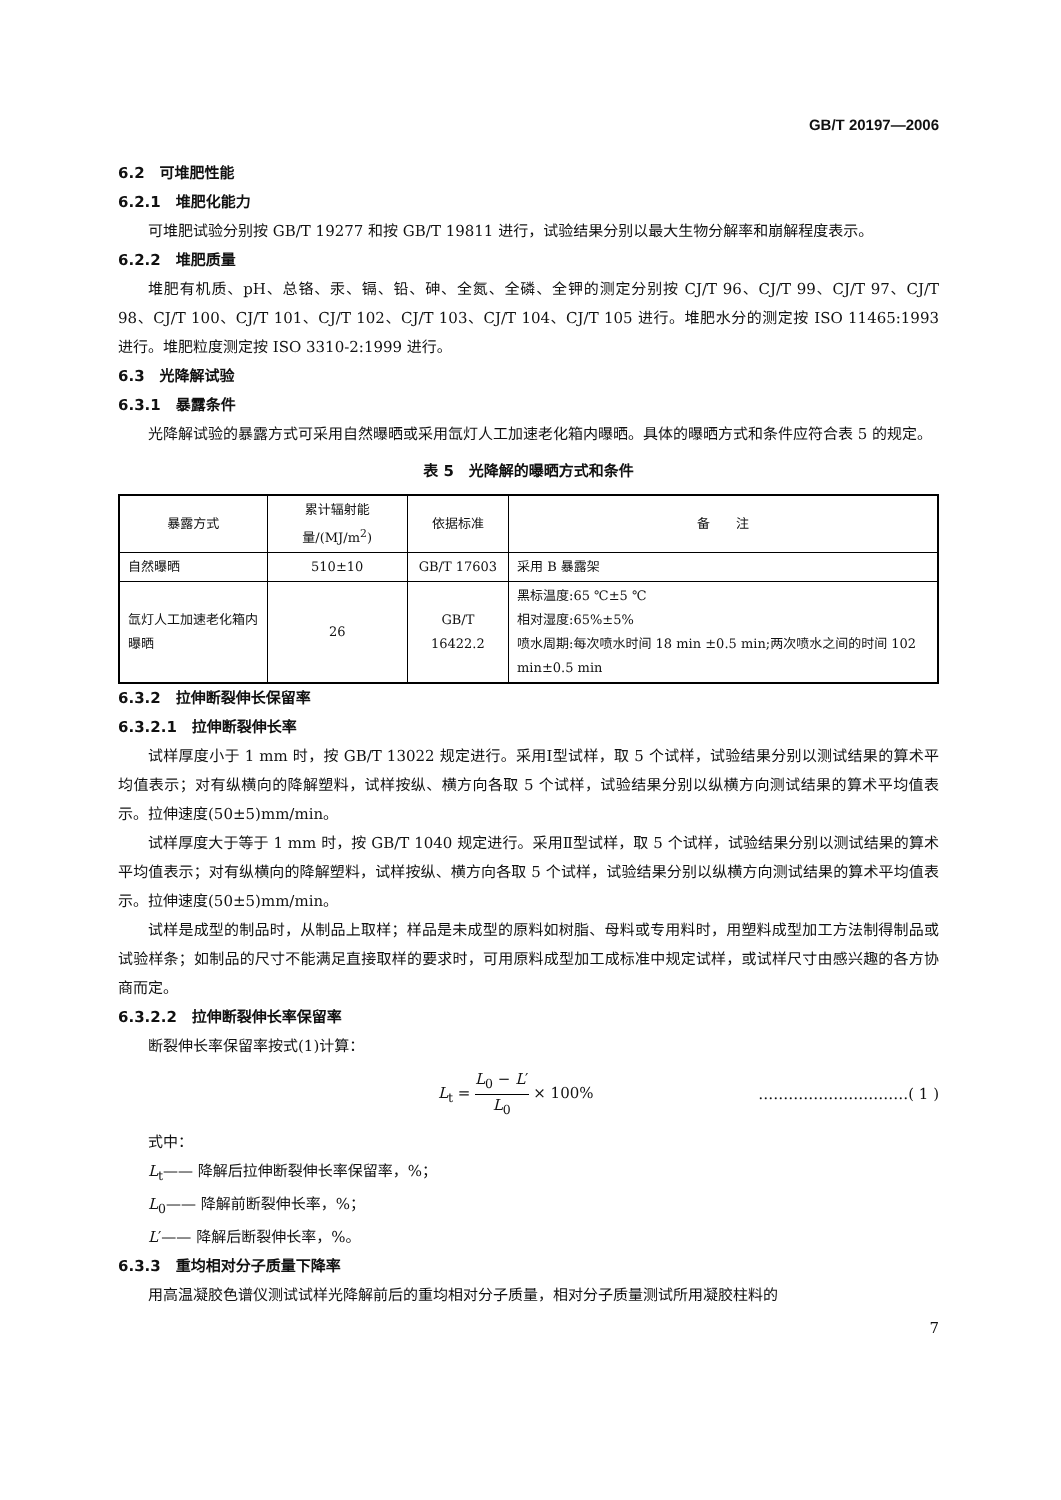GB/T 20197—2006
6.2　可堆肥性能
6.2.1　堆肥化能力
可堆肥试验分别按 GB/T 19277 和按 GB/T 19811 进行，试验结果分别以最大生物分解率和崩解程度表示。
6.2.2　堆肥质量
堆肥有机质、pH、总铬、汞、镉、铅、砷、全氮、全磷、全钾的测定分别按 CJ/T 96、CJ/T 99、CJ/T 97、CJ/T 98、CJ/T 100、CJ/T 101、CJ/T 102、CJ/T 103、CJ/T 104、CJ/T 105 进行。堆肥水分的测定按 ISO 11465:1993 进行。堆肥粒度测定按 ISO 3310-2:1999 进行。
6.3　光降解试验
6.3.1　暴露条件
光降解试验的暴露方式可采用自然曝晒或采用氙灯人工加速老化箱内曝晒。具体的曝晒方式和条件应符合表 5 的规定。
表 5　光降解的曝晒方式和条件
| 暴露方式 | 累计辐射能量/(MJ/m<sup>2</sup>) | 依据标准 | 备 注 |
| --- | --- | --- | --- |
| 自然曝晒 | 510±10 | GB/T 17603 | 采用 B 暴露架 |
| 氙灯人工加速老化箱内曝晒 | 26 | GB/T 16422.2 | 黑标温度:65 ℃±5 ℃ 相对湿度:65%±5% 喷水周期:每次喷水时间 18 min ±0.5 min;两次喷水之间的时间 102 min±0.5 min |
6.3.2　拉伸断裂伸长保留率
6.3.2.1　拉伸断裂伸长率
试样厚度小于 1 mm 时，按 GB/T 13022 规定进行。采用Ⅰ型试样，取 5 个试样，试验结果分别以测试结果的算术平均值表示；对有纵横向的降解塑料，试样按纵、横方向各取 5 个试样，试验结果分别以纵横方向测试结果的算术平均值表示。拉伸速度(50±5)mm/min。
试样厚度大于等于 1 mm 时，按 GB/T 1040 规定进行。采用Ⅱ型试样，取 5 个试样，试验结果分别以测试结果的算术平均值表示；对有纵横向的降解塑料，试样按纵、横方向各取 5 个试样，试验结果分别以纵横方向测试结果的算术平均值表示。拉伸速度(50±5)mm/min。
试样是成型的制品时，从制品上取样；样品是未成型的原料如树脂、母料或专用料时，用塑料成型加工方法制得制品或试验样条；如制品的尺寸不能满足直接取样的要求时，可用原料成型加工成标准中规定试样，或试样尺寸由感兴趣的各方协商而定。
6.3.2.2　拉伸断裂伸长率保留率
断裂伸长率保留率按式(1)计算：
L<sub>t</sub> = L<sub>0</sub> − L′ L<sub>0</sub> × 100% …………………………( 1 )
式中：
L<sub>t</sub>—— 降解后拉伸断裂伸长率保留率，%；
L<sub>0</sub>—— 降解前断裂伸长率，%；
L′—— 降解后断裂伸长率，%。
6.3.3　重均相对分子质量下降率
用高温凝胶色谱仪测试试样光降解前后的重均相对分子质量，相对分子质量测试所用凝胶柱料的
7